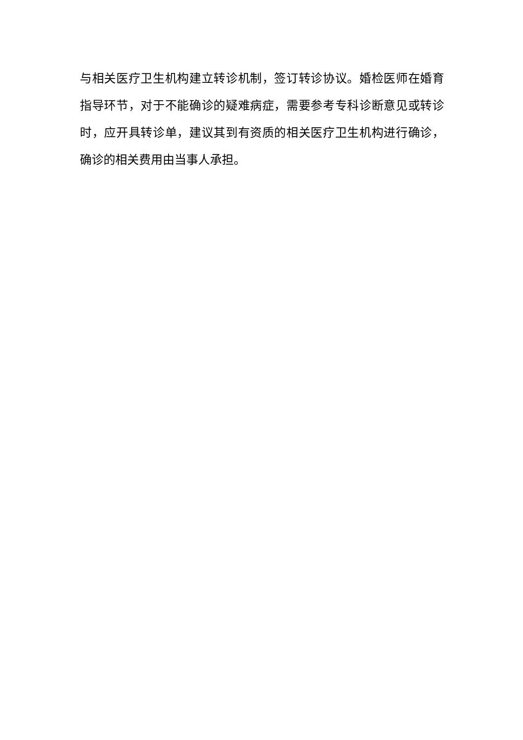与相关医疗卫生机构建立转诊机制，签订转诊协议。婚检医师在婚育指导环节，对于不能确诊的疑难病症，需要参考专科诊断意见或转诊时，应开具转诊单，建议其到有资质的相关医疗卫生机构进行确诊，确诊的相关费用由当事人承担。